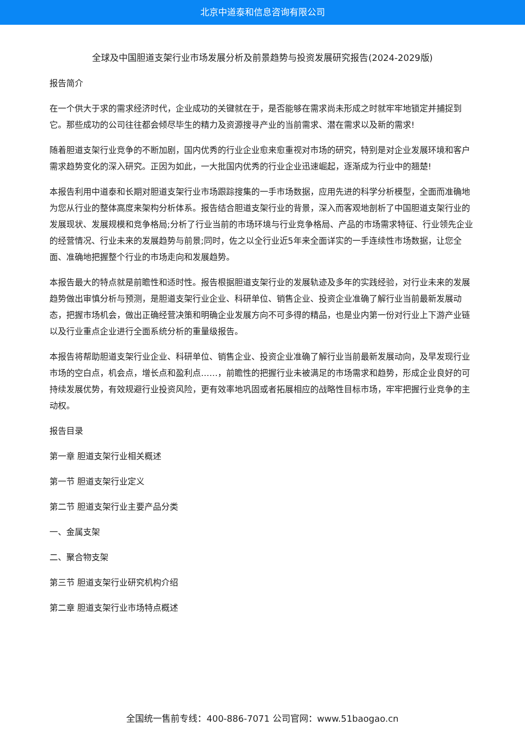北京中道泰和信息咨询有限公司
全球及中国胆道支架行业市场发展分析及前景趋势与投资发展研究报告(2024-2029版)
报告简介
在一个供大于求的需求经济时代，企业成功的关键就在于，是否能够在需求尚未形成之时就牢牢地锁定并捕捉到它。那些成功的公司往往都会倾尽毕生的精力及资源搜寻产业的当前需求、潜在需求以及新的需求!
随着胆道支架行业竞争的不断加剧，国内优秀的行业企业愈来愈重视对市场的研究，特别是对企业发展环境和客户需求趋势变化的深入研究。正因为如此，一大批国内优秀的行业企业迅速崛起，逐渐成为行业中的翘楚!
本报告利用中道泰和长期对胆道支架行业市场跟踪搜集的一手市场数据，应用先进的科学分析模型，全面而准确地为您从行业的整体高度来架构分析体系。报告结合胆道支架行业的背景，深入而客观地剖析了中国胆道支架行业的发展现状、发展规模和竞争格局;分析了行业当前的市场环境与行业竞争格局、产品的市场需求特征、行业领先企业的经营情况、行业未来的发展趋势与前景;同时，佐之以全行业近5年来全面详实的一手连续性市场数据，让您全面、准确地把握整个行业的市场走向和发展趋势。
本报告最大的特点就是前瞻性和适时性。报告根据胆道支架行业的发展轨迹及多年的实践经验，对行业未来的发展趋势做出审慎分析与预测，是胆道支架行业企业、科研单位、销售企业、投资企业准确了解行业当前最新发展动态，把握市场机会，做出正确经营决策和明确企业发展方向不可多得的精品，也是业内第一份对行业上下游产业链以及行业重点企业进行全面系统分析的重量级报告。
本报告将帮助胆道支架行业企业、科研单位、销售企业、投资企业准确了解行业当前最新发展动向，及早发现行业市场的空白点，机会点，增长点和盈利点……，前瞻性的把握行业未被满足的市场需求和趋势，形成企业良好的可持续发展优势，有效规避行业投资风险，更有效率地巩固或者拓展相应的战略性目标市场，牢牢把握行业竞争的主动权。
报告目录
第一章 胆道支架行业相关概述
第一节 胆道支架行业定义
第二节 胆道支架行业主要产品分类
一、金属支架
二、聚合物支架
第三节 胆道支架行业研究机构介绍
第二章 胆道支架行业市场特点概述
全国统一售前专线：400-886-7071 公司官网：www.51baogao.cn